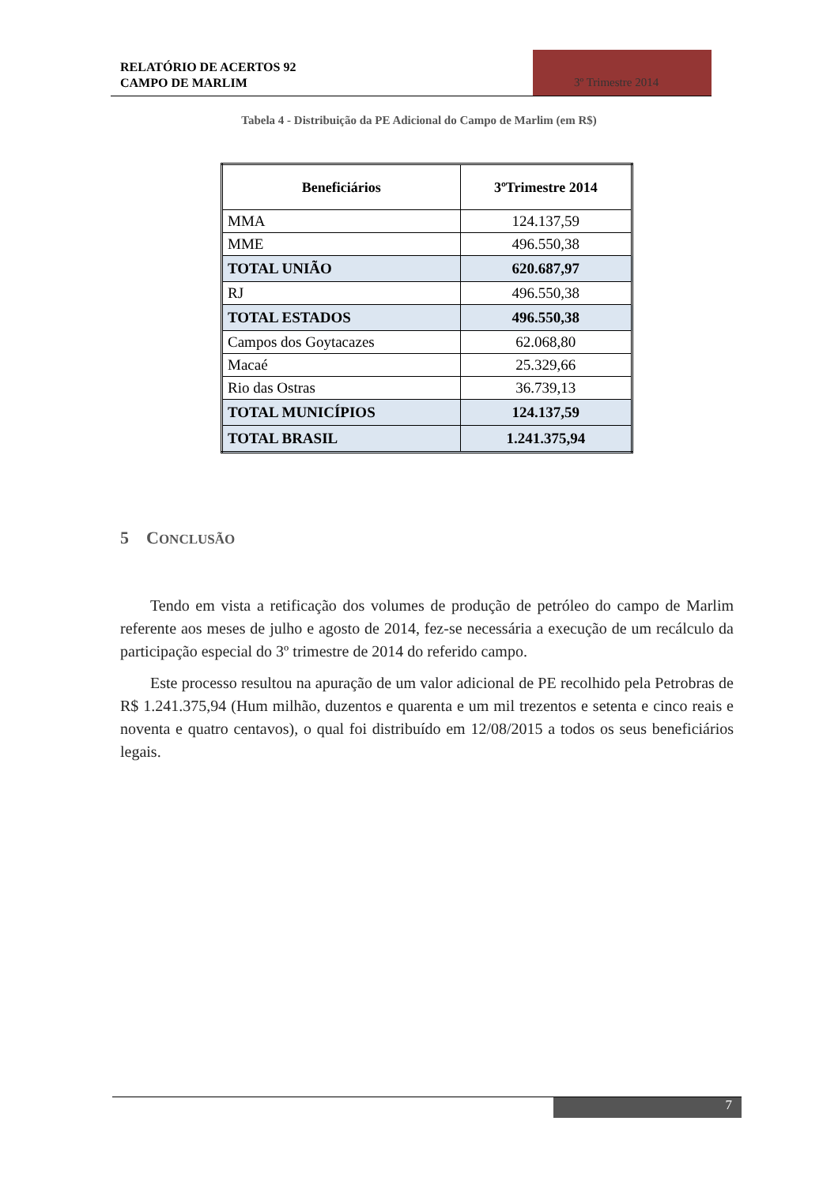RELATÓRIO DE ACERTOS 92
CAMPO DE MARLIM
3º Trimestre 2014
Tabela 4 - Distribuição da PE Adicional do Campo de Marlim (em R$)
| Beneficiários | 3ºTrimestre 2014 |
| --- | --- |
| MMA | 124.137,59 |
| MME | 496.550,38 |
| TOTAL UNIÃO | 620.687,97 |
| RJ | 496.550,38 |
| TOTAL ESTADOS | 496.550,38 |
| Campos dos Goytacazes | 62.068,80 |
| Macaé | 25.329,66 |
| Rio das Ostras | 36.739,13 |
| TOTAL MUNICÍPIOS | 124.137,59 |
| TOTAL BRASIL | 1.241.375,94 |
5 CONCLUSÃO
Tendo em vista a retificação dos volumes de produção de petróleo do campo de Marlim referente aos meses de julho e agosto de 2014, fez-se necessária a execução de um recálculo da participação especial do 3º trimestre de 2014 do referido campo.
Este processo resultou na apuração de um valor adicional de PE recolhido pela Petrobras de R$ 1.241.375,94 (Hum milhão, duzentos e quarenta e um mil trezentos e setenta e cinco reais e noventa e quatro centavos), o qual foi distribuído em 12/08/2015 a todos os seus beneficiários legais.
7